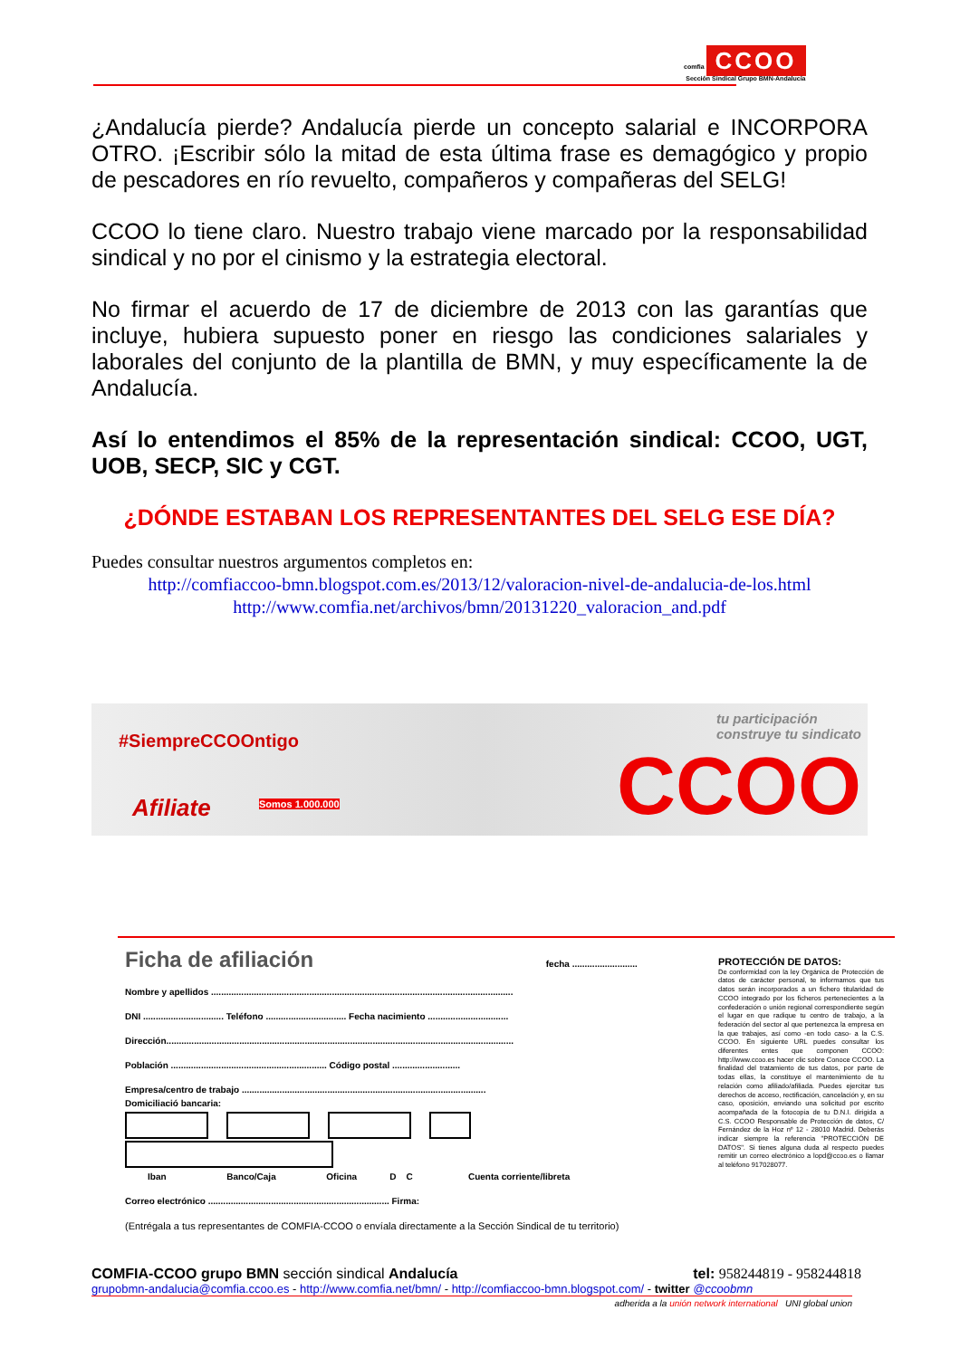comfia CCOO
Sección Sindical Grupo BMN-Andalucía
¿Andalucía pierde? Andalucía pierde un concepto salarial e INCORPORA OTRO. ¡Escribir sólo la mitad de esta última frase es demagógico y propio de pescadores en río revuelto, compañeros y compañeras del SELG!
CCOO lo tiene claro. Nuestro trabajo viene marcado por la responsabilidad sindical y no por el cinismo y la estrategia electoral.
No firmar el acuerdo de 17 de diciembre de 2013 con las garantías que incluye, hubiera supuesto poner en riesgo las condiciones salariales y laborales del conjunto de la plantilla de BMN, y muy específicamente la de Andalucía.
Así lo entendimos el 85% de la representación sindical: CCOO, UGT, UOB, SECP, SIC y CGT.
¿DÓNDE ESTABAN LOS REPRESENTANTES DEL SELG ESE DÍA?
Puedes consultar nuestros argumentos completos en:
http://comfiaccoo-bmn.blogspot.com.es/2013/12/valoracion-nivel-de-andalucia-de-los.html
http://www.comfia.net/archivos/bmn/20131220_valoracion_and.pdf
#SiempreCCOOntigo
Afiliate Somos 1.000.000 CCOO
tu participación construye tu sindicato
Ficha de afiliación fecha ..........................
Nombre y apellidos ........................................................................................................................
DNI ................................ Teléfono ................................ Fecha nacimiento ................................
Dirección..........................................................................................................................................
Población .............................................................. Código postal ...........................
Empresa/centro de trabajo .................................................................................................
Domiciliació bancaria:
Iban Banco/Caja Oficina D C Cuenta corriente/libreta
Correo electrónico ........................................................................ Firma:
(Entrégala a tus representantes de COMFIA-CCOO o envíala directamente a la Sección Sindical de tu territorio)
PROTECCIÓN DE DATOS:
De conformidad con la ley Orgánica de Protección de datos de carácter personal, te informamos que tus datos serán incorporados a un fichero titularidad de CCOO integrado por los ficheros pertenecientes a la confederación o unión regional correspondiente según el lugar en que radique tu centro de trabajo, a la federación del sector al que pertenezca la empresa en la que trabajes, así como -en todo caso- a la C.S. CCOO. En siguiente URL puedes consultar los diferentes entes que componen CCOO: http://www.ccoo.es hacer clic sobre Conoce CCOO. La finalidad del tratamiento de tus datos, por parte de todas ellas, la constituye el mantenimiento de tu relación como afiliado/afiliada. Puedes ejercitar tus derechos de acceso, rectificación, cancelación y, en su caso, oposición, enviando una solicitud por escrito acompañada de la fotocopia de tu D.N.I. dirigida a C.S. CCOO Responsable de Protección de datos, C/ Fernández de la Hoz nº 12 - 28010 Madrid. Deberás indicar siempre la referencia "PROTECCIÓN DE DATOS". Si tienes alguna duda al respecto puedes remitir un correo electrónico a lopd@ccoo.es o llamar al teléfono 917028077.
COMFIA-CCOO grupo BMN sección sindical Andalucía tel: 958244819 - 958244818
grupobmn-andalucia@comfia.ccoo.es - http://www.comfia.net/bmn/ - http://comfiaccoo-bmn.blogspot.com/ - twitter @ccoobmn
adherida a la unión network international UNI global union